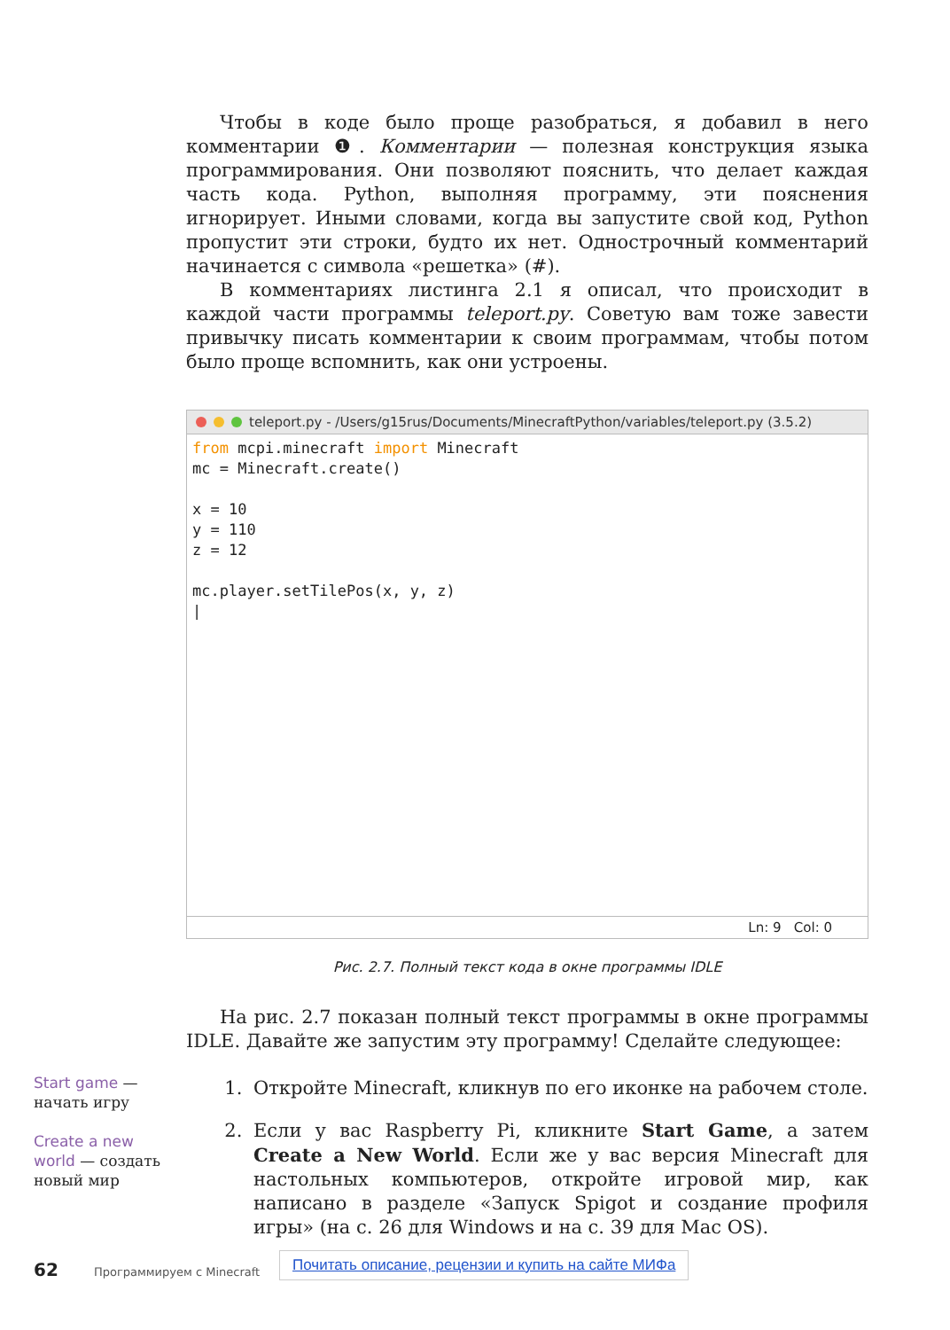Чтобы в коде было проще разобраться, я добавил в него комментарии ❶. Комментарии — полезная конструкция языка программирования. Они позволяют пояснить, что делает каждая часть кода. Python, выполняя программу, эти пояснения игнорирует. Иными словами, когда вы запустите свой код, Python пропустит эти строки, будто их нет. Однострочный комментарий начинается с символа «решетка» (#).
В комментариях листинга 2.1 я описал, что происходит в каждой части программы teleport.py. Советую вам тоже завести привычку писать комментарии к своим программам, чтобы потом было проще вспомнить, как они устроены.
teleport.py - /Users/g15rus/Documents/MinecraftPython/variables/teleport.py (3.5.2)
from mcpi.minecraft import Minecraft
mc = Minecraft.create()

x = 10
y = 110
z = 12

mc.player.setTilePos(x, y, z)
|
Ln: 9 Col: 0
Рис. 2.7. Полный текст кода в окне программы IDLE
На рис. 2.7 показан полный текст программы в окне программы IDLE. Давайте же запустим эту программу! Сделайте следующее:
1. Откройте Minecraft, кликнув по его иконке на рабочем столе.
2. Если у вас Raspberry Pi, кликните Start Game, а затем Create a New World. Если же у вас версия Minecraft для настольных компьютеров, откройте игровой мир, как написано в разделе «Запуск Spigot и создание профиля игры» (на с. 26 для Windows и на с. 39 для Mac OS).
Start game — начать игру
Create a new world — создать новый мир
62 Программируем с Minecraft
Почитать описание, рецензии и купить на сайте МИФа